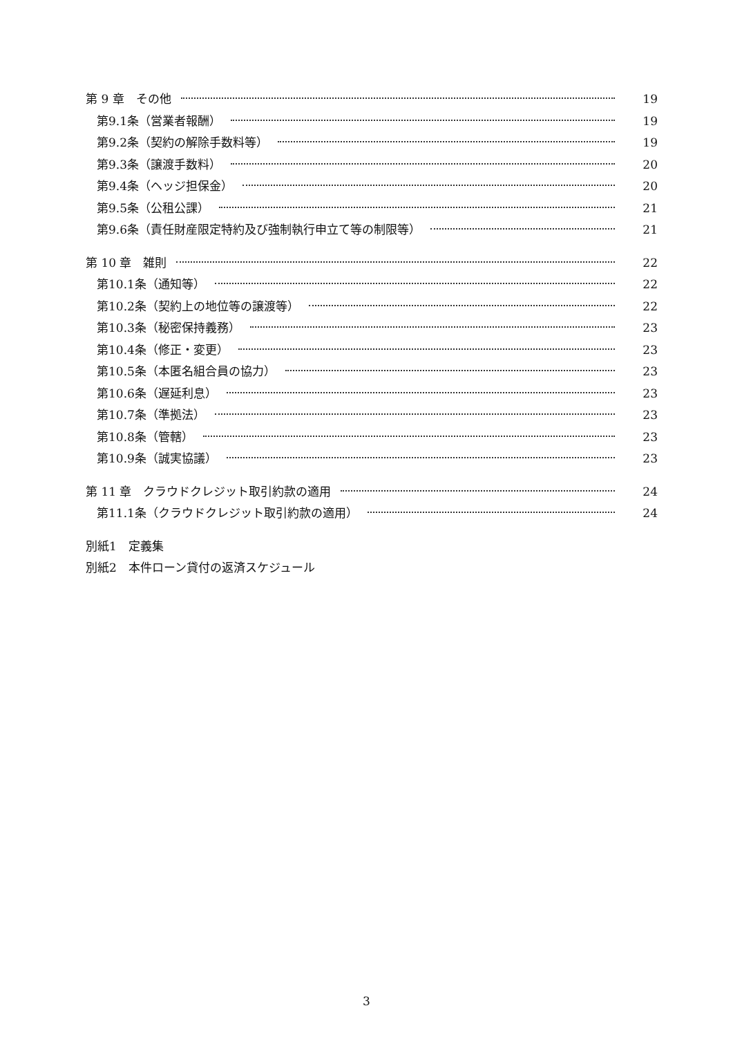第 9 章　その他 19
第9.1条（営業者報酬） 19
第9.2条（契約の解除手数料等） 19
第9.3条（譲渡手数料） 20
第9.4条（ヘッジ担保金） 20
第9.5条（公租公課） 21
第9.6条（責任財産限定特約及び強制執行申立て等の制限等） 21
第 10 章　雑則 22
第10.1条（通知等） 22
第10.2条（契約上の地位等の譲渡等） 22
第10.3条（秘密保持義務） 23
第10.4条（修正・変更） 23
第10.5条（本匿名組合員の協力） 23
第10.6条（遅延利息） 23
第10.7条（準拠法） 23
第10.8条（管轄） 23
第10.9条（誠実協議） 23
第 11 章　クラウドクレジット取引約款の適用 24
第11.1条（クラウドクレジット取引約款の適用） 24
別紙1　定義集
別紙2　本件ローン貸付の返済スケジュール
3